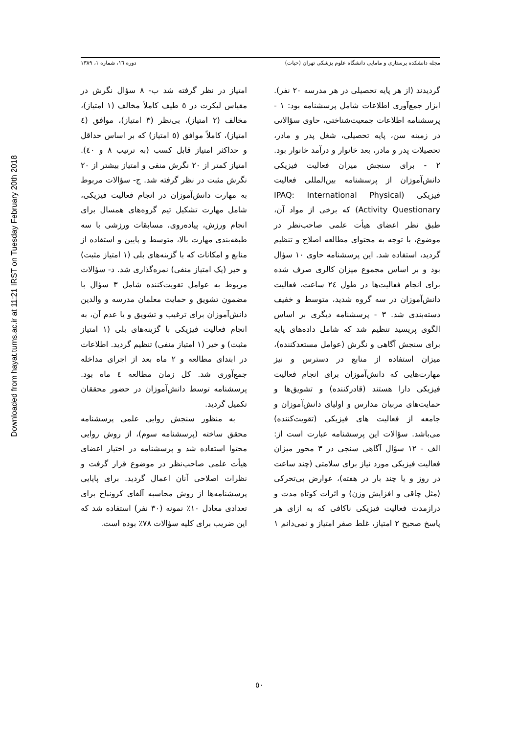Downloaded from hayat.tums.ac.ir at 11:21 IRST on Tuesday February 20th 2018
مجله دانشکده پرستاری و مامایی دانشگاه علوم پزشکی تهران (حیات) دوره ١٦، شماره ١، ١٣٨٩
گردیدند (از هر پایه تحصیلی در هر مدرسه ٢٠ نفر). ابزار جمع‌آوری اطلاعات شامل پرسشنامه بود: ١ - پرسشنامه اطلاعات جمعیت‌شناختی، حاوی سؤالاتی در زمینه سن، پایه تحصیلی، شغل پدر و مادر، تحصیلات پدر و مادر، بعد خانوار و درآمد خانوار بود. ٢ - برای سنجش میزان فعالیت فیزیکی دانش‌آموزان از پرسشنامه بین‌المللی فعالیت فیزیکی (IPAQ: International Physical Activity Questionary) که برخی از مواد آن، طبق نظر اعضای هیأت علمی صاحب‌نظر در موضوع، با توجه به محتوای مطالعه اصلاح و تنظیم گردید، استفاده شد. این پرسشنامه حاوی ١٠ سؤال بود و بر اساس مجموع میزان کالری صرف شده برای انجام فعالیت‌ها در طول ٢٤ ساعت، فعالیت دانش‌آموزان در سه گروه شدید، متوسط و خفیف دسته‌بندی شد. ٣ - پرسشنامه دیگری بر اساس الگوی پریسید تنظیم شد که شامل داده‌های پایه برای سنجش آگاهی و نگرش (عوامل مستعدکننده)، میزان استفاده از منابع در دسترس و نیز مهارت‌هایی که دانش‌آموزان برای انجام فعالیت فیزیکی دارا هستند (قادرکننده) و تشویق‌ها و حمایت‌های مربیان مدارس و اولیای دانش‌آموزان و جامعه از فعالیت های فیزیکی (تقویت‌کننده) می‌باشد. سؤالات این پرسشنامه عبارت است از: الف - ١٢ سؤال آگاهی سنجی در ٣ محور میزان فعالیت فیزیکی مورد نیاز برای سلامتی (چند ساعت در روز و یا چند بار در هفته)، عوارض بی‌تحرکی (مثل چاقی و افزایش وزن) و اثرات کوتاه مدت و درازمدت فعالیت فیزیکی ناکافی که به ازای هر پاسخ صحیح ٢ امتیاز، غلط صفر امتیاز و نمی‌دانم ١ امتیاز در نظر گرفته شد ب- ٨ سؤال نگرش در مقیاس لیکرت در ٥ طیف کاملاً مخالف (١ امتیاز)، مخالف (٢ امتیاز)، بی‌نظر (٣ امتیاز)، موافق (٤ امتیاز)، کاملاً موافق (٥ امتیاز) که بر اساس حداقل و حداکثر امتیاز قابل کسب (به ترتیب ٨ و ٤٠). امتیاز کمتر از ٢٠ نگرش منفی و امتیاز بیشتر از ٢٠ نگرش مثبت در نظر گرفته شد. ج- سؤالات مربوط به مهارت دانش‌آموزان در انجام فعالیت فیزیکی، شامل مهارت تشکیل تیم گروه‌های همسال برای انجام ورزش، پیاده‌روی، مسابقات ورزشی با سه طبقه‌بندی مهارت بالا، متوسط و پایین و استفاده از منابع و امکانات که با گزینه‌های بلی (١ امتیاز مثبت) و خیر (یک امتیاز منفی) نمره‌گذاری شد. د- سؤالات مربوط به عوامل تقویت‌کننده شامل ٣ سؤال با مضمون تشویق و حمایت معلمان مدرسه و والدین دانش‌آموزان برای ترغیب و تشویق و یا عدم آن، به انجام فعالیت فیزیکی با گزینه‌های بلی (١ امتیاز مثبت) و خیر (١ امتیاز منفی) تنظیم گردید. اطلاعات در ابتدای مطالعه و ٢ ماه بعد از اجرای مداخله جمع‌آوری شد. کل زمان مطالعه ٤ ماه بود. پرسشنامه توسط دانش‌آموزان در حضور محققان تکمیل گردید.
به منظور سنجش روایی علمی پرسشنامه محقق ساخته (پرسشنامه سوم)، از روش روایی محتوا استفاده شد و پرسشنامه در اختیار اعضای هیأت علمی صاحب‌نظر در موضوع قرار گرفت و نظرات اصلاحی آنان اعمال گردید. برای پایایی پرسشنامه‌ها از روش محاسبه آلفای کرونباخ برای تعدادی معادل ١٠٪ نمونه (٣٠ نفر) استفاده شد که این ضریب برای کلیه سؤالات ٧٨٪ بوده است.
٥٠